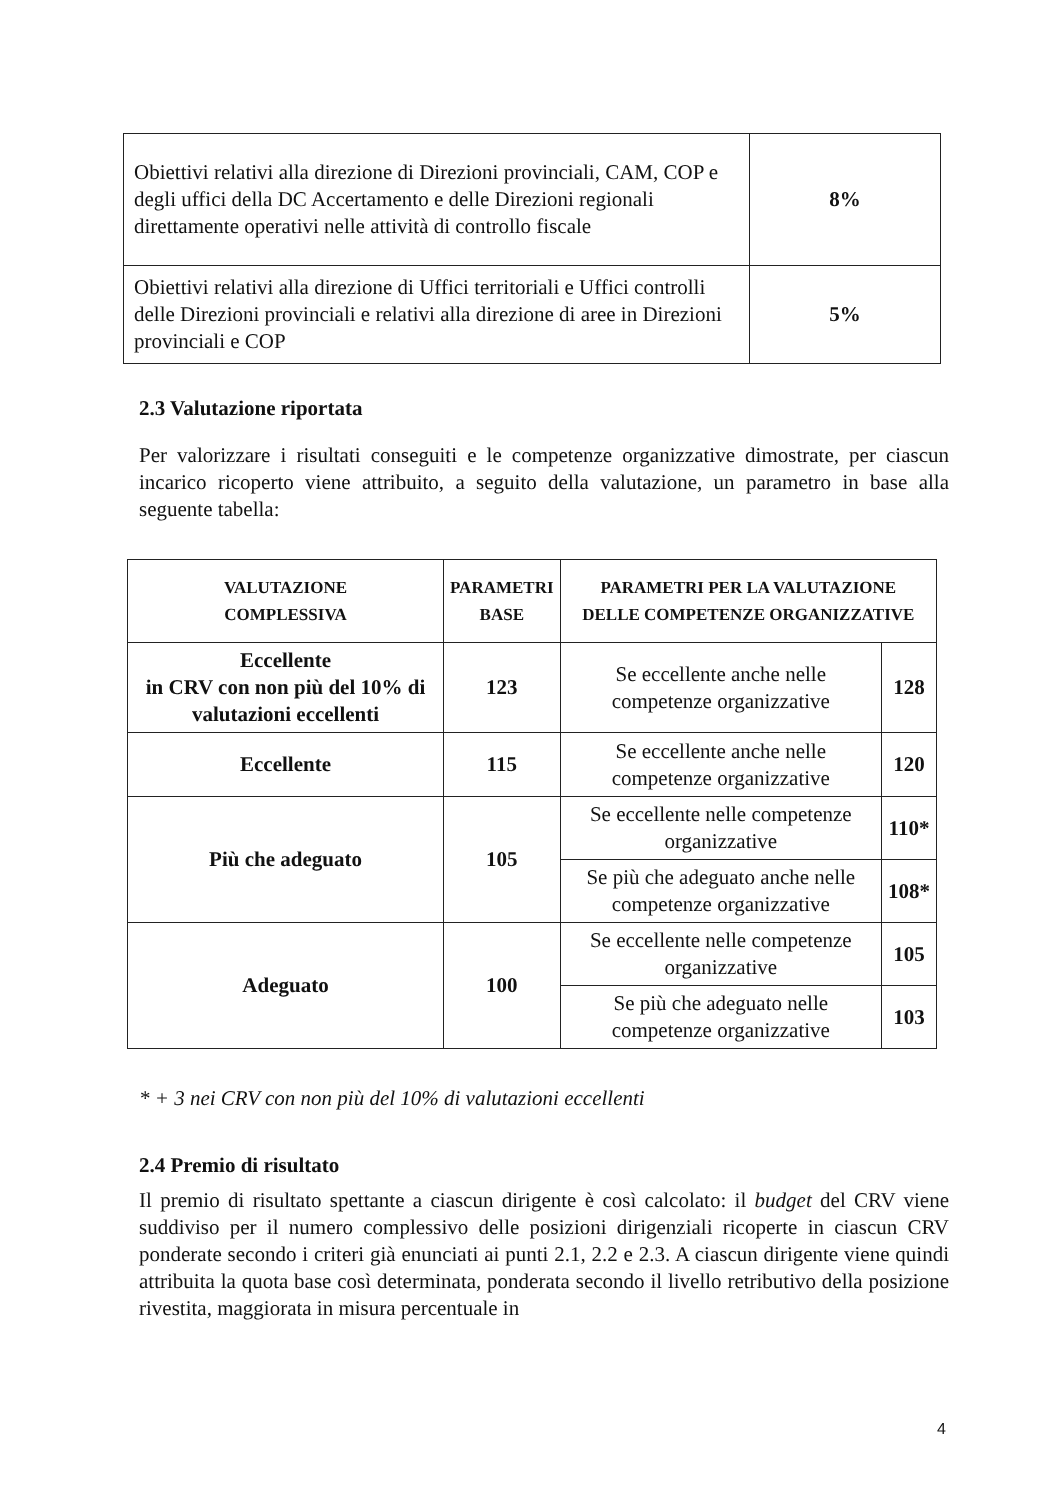| Obiettivi relativi alla direzione di Direzioni provinciali, CAM, COP e degli uffici della DC Accertamento e delle Direzioni regionali direttamente operativi nelle attività di controllo fiscale | 8% |
| Obiettivi relativi alla direzione di Uffici territoriali e Uffici controlli delle Direzioni provinciali e relativi alla direzione di aree in Direzioni provinciali e COP | 5% |
2.3 Valutazione riportata
Per valorizzare i risultati conseguiti e le competenze organizzative dimostrate, per ciascun incarico ricoperto viene attribuito, a seguito della valutazione, un parametro in base alla seguente tabella:
| VALUTAZIONE COMPLESSIVA | PARAMETRI BASE | PARAMETRI PER LA VALUTAZIONE DELLE COMPETENZE ORGANIZZATIVE | |
| --- | --- | --- | --- |
| Eccellente in CRV con non più del 10% di valutazioni eccellenti | 123 | Se eccellente anche nelle competenze organizzative | 128 |
| Eccellente | 115 | Se eccellente anche nelle competenze organizzative | 120 |
| Più che adeguato | 105 | Se eccellente nelle competenze organizzative | 110* |
| | | Se più che adeguato anche nelle competenze organizzative | 108* |
| Adeguato | 100 | Se eccellente nelle competenze organizzative | 105 |
| | | Se più che adeguato nelle competenze organizzative | 103 |
* + 3 nei CRV con non più del 10% di valutazioni eccellenti
2.4 Premio di risultato
Il premio di risultato spettante a ciascun dirigente è così calcolato: il budget del CRV viene suddiviso per il numero complessivo delle posizioni dirigenziali ricoperte in ciascun CRV ponderate secondo i criteri già enunciati ai punti 2.1, 2.2 e 2.3. A ciascun dirigente viene quindi attribuita la quota base così determinata, ponderata secondo il livello retributivo della posizione rivestita, maggiorata in misura percentuale in
4